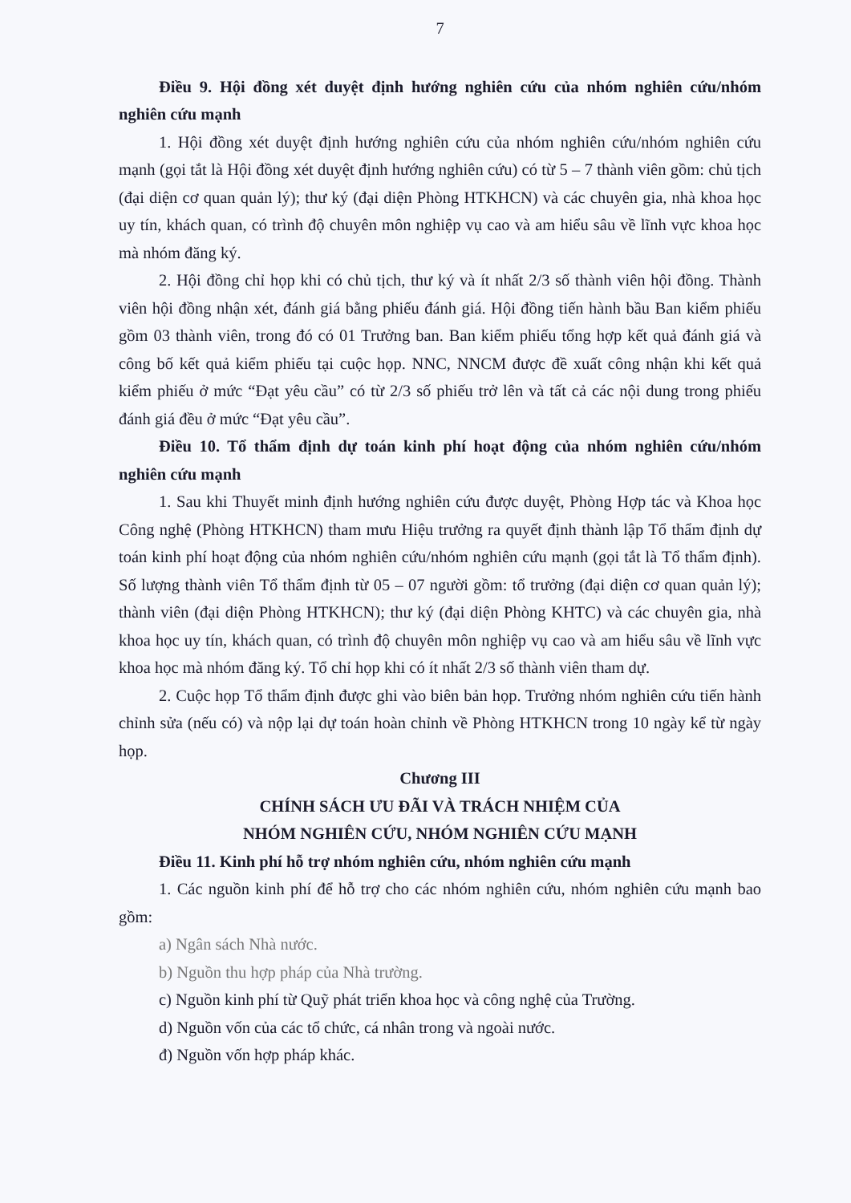7
Điều 9. Hội đồng xét duyệt định hướng nghiên cứu của nhóm nghiên cứu/nhóm nghiên cứu mạnh
1. Hội đồng xét duyệt định hướng nghiên cứu của nhóm nghiên cứu/nhóm nghiên cứu mạnh (gọi tắt là Hội đồng xét duyệt định hướng nghiên cứu) có từ 5 – 7 thành viên gồm: chủ tịch (đại diện cơ quan quản lý); thư ký (đại diện Phòng HTKHCN) và các chuyên gia, nhà khoa học uy tín, khách quan, có trình độ chuyên môn nghiệp vụ cao và am hiểu sâu về lĩnh vực khoa học mà nhóm đăng ký.
2. Hội đồng chỉ họp khi có chủ tịch, thư ký và ít nhất 2/3 số thành viên hội đồng. Thành viên hội đồng nhận xét, đánh giá bằng phiếu đánh giá. Hội đồng tiến hành bầu Ban kiểm phiếu gồm 03 thành viên, trong đó có 01 Trưởng ban. Ban kiểm phiếu tổng hợp kết quả đánh giá và công bố kết quả kiểm phiếu tại cuộc họp. NNC, NNCM được đề xuất công nhận khi kết quả kiểm phiếu ở mức “Đạt yêu cầu” có từ 2/3 số phiếu trở lên và tất cả các nội dung trong phiếu đánh giá đều ở mức “Đạt yêu cầu”.
Điều 10. Tổ thẩm định dự toán kinh phí hoạt động của nhóm nghiên cứu/nhóm nghiên cứu mạnh
1. Sau khi Thuyết minh định hướng nghiên cứu được duyệt, Phòng Hợp tác và Khoa học Công nghệ (Phòng HTKHCN) tham mưu Hiệu trưởng ra quyết định thành lập Tổ thẩm định dự toán kinh phí hoạt động của nhóm nghiên cứu/nhóm nghiên cứu mạnh (gọi tắt là Tổ thẩm định). Số lượng thành viên Tổ thẩm định từ 05 – 07 người gồm: tổ trưởng (đại diện cơ quan quản lý); thành viên (đại diện Phòng HTKHCN); thư ký (đại diện Phòng KHTC) và các chuyên gia, nhà khoa học uy tín, khách quan, có trình độ chuyên môn nghiệp vụ cao và am hiểu sâu về lĩnh vực khoa học mà nhóm đăng ký. Tổ chỉ họp khi có ít nhất 2/3 số thành viên tham dự.
2. Cuộc họp Tổ thẩm định được ghi vào biên bản họp. Trưởng nhóm nghiên cứu tiến hành chỉnh sửa (nếu có) và nộp lại dự toán hoàn chỉnh về Phòng HTKHCN trong 10 ngày kể từ ngày họp.
Chương III
CHÍNH SÁCH ƯU ĐÃI VÀ TRÁCH NHIỆM CỦA
NHÓM NGHIÊN CỨU, NHÓM NGHIÊN CỨU MẠNH
Điều 11. Kinh phí hỗ trợ nhóm nghiên cứu, nhóm nghiên cứu mạnh
1. Các nguồn kinh phí để hỗ trợ cho các nhóm nghiên cứu, nhóm nghiên cứu mạnh bao gồm:
a) Ngân sách Nhà nước.
b) Nguồn thu hợp pháp của Nhà trường.
c) Nguồn kinh phí từ Quỹ phát triển khoa học và công nghệ của Trường.
d) Nguồn vốn của các tổ chức, cá nhân trong và ngoài nước.
đ) Nguồn vốn hợp pháp khác.